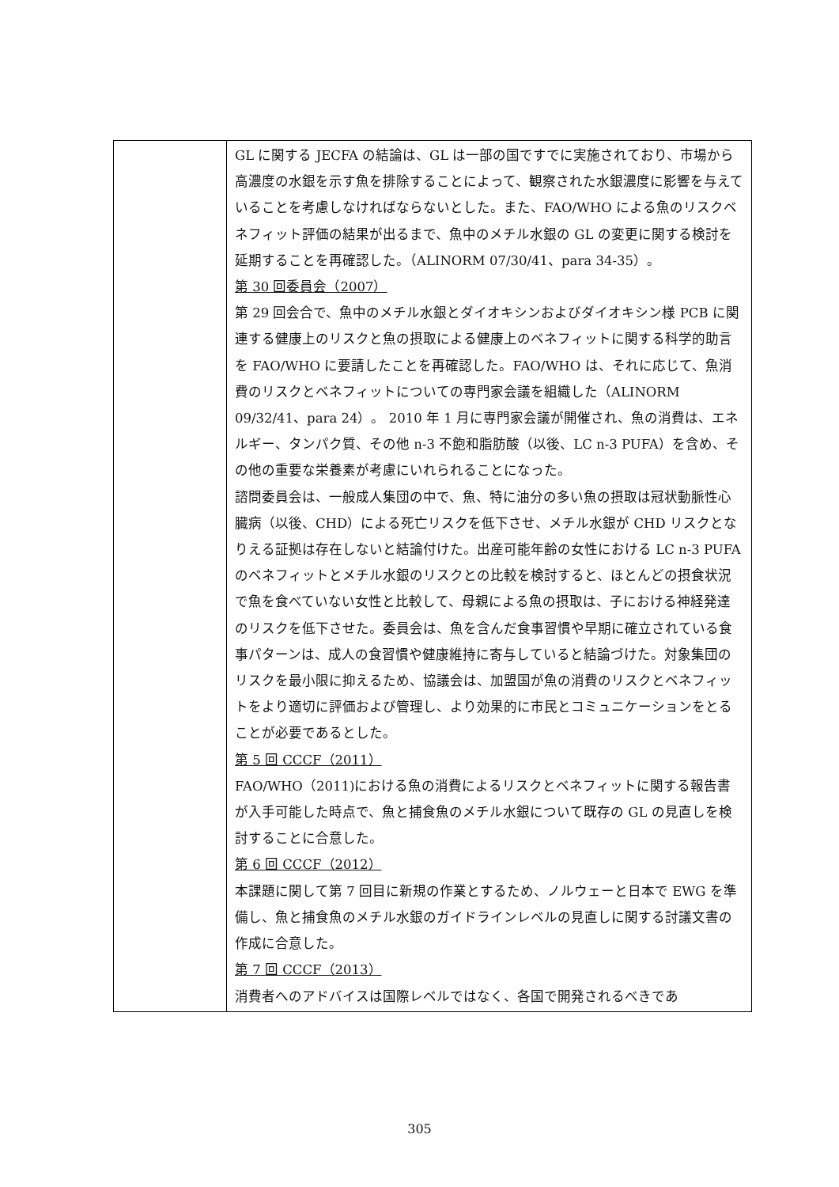| | GL に関する JECFA の結論は、GL は一部の国ですでに実施されており、市場から高濃度の水銀を示す魚を排除することによって、観察された水銀濃度に影響を与えていることを考慮しなければならないとした。また、FAO/WHO による魚のリスクベネフィット評価の結果が出るまで、魚中のメチル水銀の GL の変更に関する検討を延期することを再確認した。（ALINORM 07/30/41、para 34-35）。 第 30 回委員会（2007） 第 29 回会合で、魚中のメチル水銀とダイオキシンおよびダイオキシン様 PCB に関連する健康上のリスクと魚の摂取による健康上のベネフィットに関する科学的助言を FAO/WHO に要請したことを再確認した。FAO/WHO は、それに応じて、魚消費のリスクとベネフィットについての専門家会議を組織した（ALINORM 09/32/41、para 24）。 2010 年 1 月に専門家会議が開催され、魚の消費は、エネルギー、タンパク質、その他 n-3 不飽和脂肪酸（以後、LC n-3 PUFA）を含め、その他の重要な栄養素が考慮にいれられることになった。 諮問委員会は、一般成人集団の中で、魚、特に油分の多い魚の摂取は冠状動脈性心臓病（以後、CHD）による死亡リスクを低下させ、メチル水銀が CHD リスクとなりえる証拠は存在しないと結論付けた。出産可能年齢の女性における LC n-3 PUFA のベネフィットとメチル水銀のリスクとの比較を検討すると、ほとんどの摂食状況で魚を食べていない女性と比較して、母親による魚の摂取は、子における神経発達のリスクを低下させた。委員会は、魚を含んだ食事習慣や早期に確立されている食事パターンは、成人の食習慣や健康維持に寄与していると結論づけた。対象集団のリスクを最小限に抑えるため、協議会は、加盟国が魚の消費のリスクとベネフィットをより適切に評価および管理し、より効果的に市民とコミュニケーションをとることが必要であるとした。 第 5 回 CCCF（2011） FAO/WHO（2011)における魚の消費によるリスクとベネフィットに関する報告書が入手可能した時点で、魚と捕食魚のメチル水銀について既存の GL の見直しを検討することに合意した。 第 6 回 CCCF（2012） 本課題に関して第 7 回目に新規の作業とするため、ノルウェーと日本で EWG を準備し、魚と捕食魚のメチル水銀のガイドラインレベルの見直しに関する討議文書の作成に合意した。 第 7 回 CCCF（2013） 消費者へのアドバイスは国際レベルではなく、各国で開発されるべきであ |
305